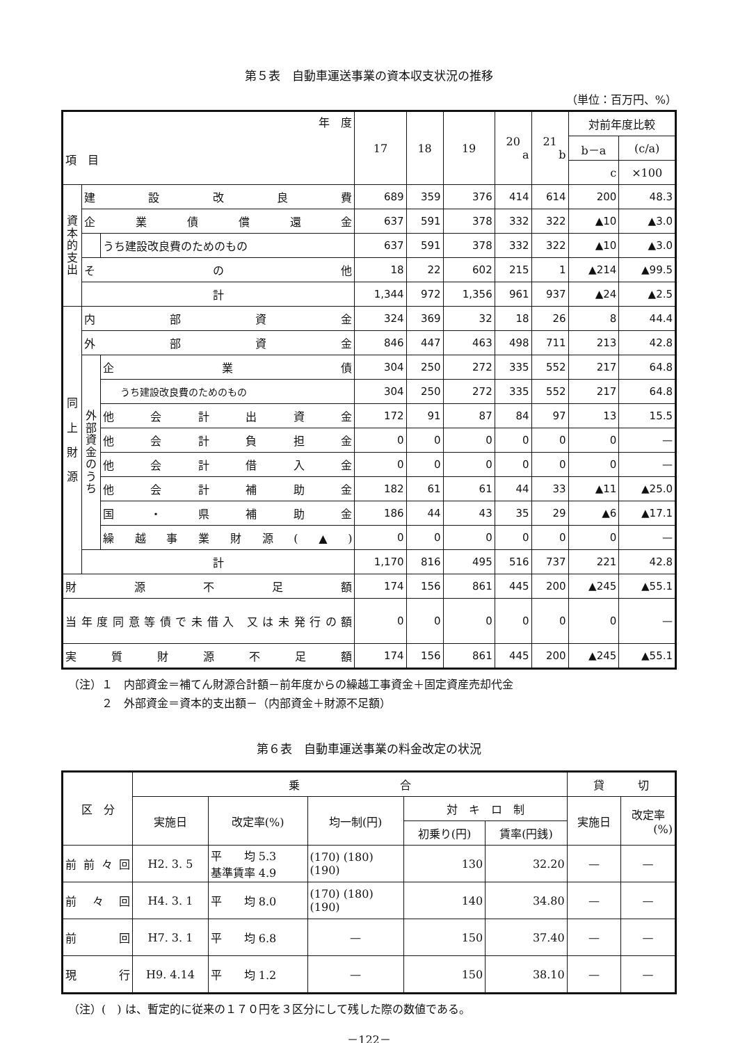第５表　自動車運送事業の資本収支状況の推移
（単位：百万円、%）
| 年 度 項 目 | | | 17 | 18 | 19 | 20 a | 21 b | 対前年度比較 | |
| --- | --- | --- | --- | --- | --- | --- | --- | --- | --- |
| | | | | | | | | b－a | (c/a) |
| | | | | | | | | c | ×100 |
| 資本的支出 | 建設改良費 | | 689 | 359 | 376 | 414 | 614 | 200 | 48.3 |
| | 企業債償還金 | | 637 | 591 | 378 | 332 | 322 | ▲10 | ▲3.0 |
| | | うち建設改良費のためのもの | 637 | 591 | 378 | 332 | 322 | ▲10 | ▲3.0 |
| | その他 | | 18 | 22 | 602 | 215 | 1 | ▲214 | ▲99.5 |
| | 計 | | 1,344 | 972 | 1,356 | 961 | 937 | ▲24 | ▲2.5 |
| 同 上 財 源 | 内部資金 | | 324 | 369 | 32 | 18 | 26 | 8 | 44.4 |
| | 外部資金 | | 846 | 447 | 463 | 498 | 711 | 213 | 42.8 |
| | 外部資金のうち | 企業債 | 304 | 250 | 272 | 335 | 552 | 217 | 64.8 |
| | | うち建設改良費のためのもの | 304 | 250 | 272 | 335 | 552 | 217 | 64.8 |
| | | 他会計出資金 | 172 | 91 | 87 | 84 | 97 | 13 | 15.5 |
| | | 他会計負担金 | 0 | 0 | 0 | 0 | 0 | 0 | — |
| | | 他会計借入金 | 0 | 0 | 0 | 0 | 0 | 0 | — |
| | | 他会計補助金 | 182 | 61 | 61 | 44 | 33 | ▲11 | ▲25.0 |
| | | 国・県補助金 | 186 | 44 | 43 | 35 | 29 | ▲6 | ▲17.1 |
| | | 繰越事業財源(▲) | 0 | 0 | 0 | 0 | 0 | 0 | — |
| | 計 | | 1,170 | 816 | 495 | 516 | 737 | 221 | 42.8 |
| 財源不足額 | | | 174 | 156 | 861 | 445 | 200 | ▲245 | ▲55.1 |
| 当年度同意等債で未借入 又は未発行の額 | | | 0 | 0 | 0 | 0 | 0 | 0 | — |
| 実質財源不足額 | | | 174 | 156 | 861 | 445 | 200 | ▲245 | ▲55.1 |
（注）１　内部資金＝補てん財源合計額－前年度からの繰越工事資金＋固定資産売却代金
　　　２　外部資金＝資本的支出額－（内部資金＋財源不足額）
第６表　自動車運送事業の料金改定の状況
| 区 分 | 乗 合 | | | | | 貸 切 | |
| --- | --- | --- | --- | --- | --- | --- | --- |
| | 実施日 | 改定率(%) | 均一制(円) | 対 キ ロ 制 | | 実施日 | 改定率 (%) |
| | | | | 初乗り(円) | 賃率(円銭) | | |
| 前前々回 | H2. 3. 5 | 平 均 5.3 基準賃率 4.9 | (170) (180) (190) | 130 | 32.20 | — | — |
| 前々回 | H4. 3. 1 | 平 均 8.0 | (170) (180) (190) | 140 | 34.80 | — | — |
| 前回 | H7. 3. 1 | 平 均 6.8 | — | 150 | 37.40 | — | — |
| 現行 | H9. 4.14 | 平 均 1.2 | — | 150 | 38.10 | — | — |
（注）(　) は、暫定的に従来の１７０円を３区分にして残した際の数値である。
－122－